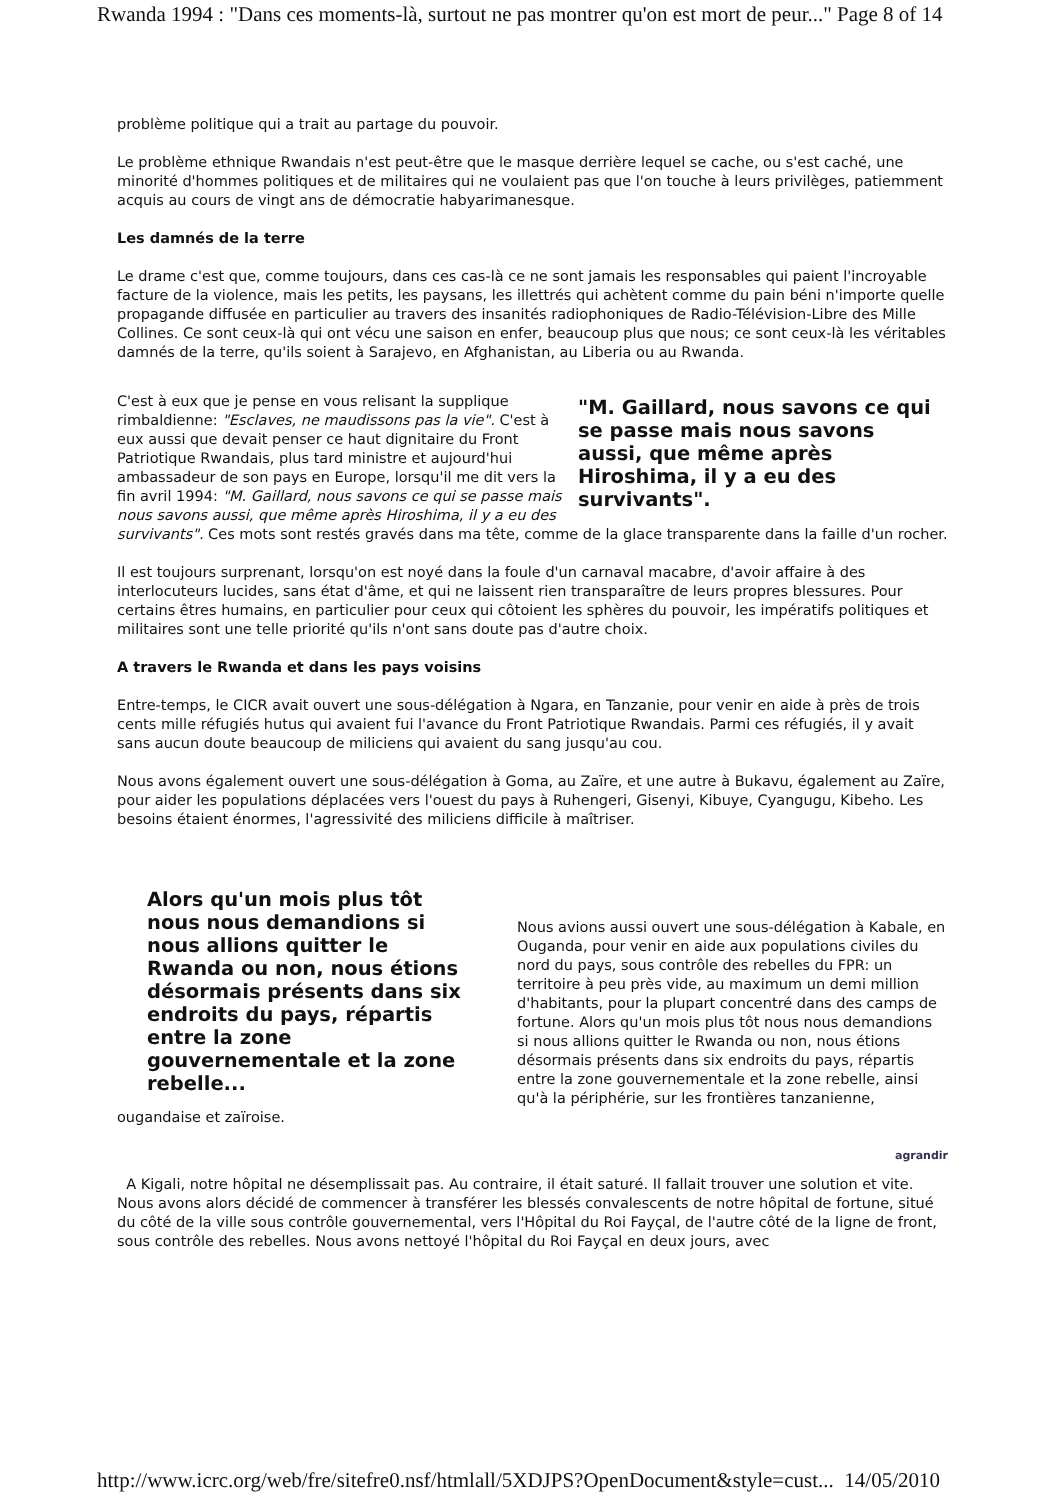Rwanda 1994 : "Dans ces moments-là, surtout ne pas montrer qu'on est mort de peur..." Page 8 of 14
problème politique qui a trait au partage du pouvoir.
Le problème ethnique Rwandais n'est peut-être que le masque derrière lequel se cache, ou s'est caché, une minorité d'hommes politiques et de militaires qui ne voulaient pas que l'on touche à leurs privilèges, patiemment acquis au cours de vingt ans de démocratie habyarimanesque.
Les damnés de la terre
Le drame c'est que, comme toujours, dans ces cas-là ce ne sont jamais les responsables qui paient l'incroyable facture de la violence, mais les petits, les paysans, les illettrés qui achètent comme du pain béni n'importe quelle propagande diffusée en particulier au travers des insanités radiophoniques de Radio-Télévision-Libre des Mille Collines. Ce sont ceux-là qui ont vécu une saison en enfer, beaucoup plus que nous; ce sont ceux-là les véritables damnés de la terre, qu'ils soient à Sarajevo, en Afghanistan, au Liberia ou au Rwanda.
"M. Gaillard, nous savons ce qui se passe mais nous savons aussi, que même après Hiroshima, il y a eu des survivants".
C'est à eux que je pense en vous relisant la supplique rimbaldienne: "Esclaves, ne maudissons pas la vie". C'est à eux aussi que devait penser ce haut dignitaire du Front Patriotique Rwandais, plus tard ministre et aujourd'hui ambassadeur de son pays en Europe, lorsqu'il me dit vers la fin avril 1994: "M. Gaillard, nous savons ce qui se passe mais nous savons aussi, que même après Hiroshima, il y a eu des survivants". Ces mots sont restés gravés dans ma tête, comme de la glace transparente dans la faille d'un rocher.
Il est toujours surprenant, lorsqu'on est noyé dans la foule d'un carnaval macabre, d'avoir affaire à des interlocuteurs lucides, sans état d'âme, et qui ne laissent rien transparaître de leurs propres blessures. Pour certains êtres humains, en particulier pour ceux qui côtoient les sphères du pouvoir, les impératifs politiques et militaires sont une telle priorité qu'ils n'ont sans doute pas d'autre choix.
A travers le Rwanda et dans les pays voisins
Entre-temps, le CICR avait ouvert une sous-délégation à Ngara, en Tanzanie, pour venir en aide à près de trois cents mille réfugiés hutus qui avaient fui l'avance du Front Patriotique Rwandais. Parmi ces réfugiés, il y avait sans aucun doute beaucoup de miliciens qui avaient du sang jusqu'au cou.
Nous avons également ouvert une sous-délégation à Goma, au Zaïre, et une autre à Bukavu, également au Zaïre, pour aider les populations déplacées vers l'ouest du pays à Ruhengeri, Gisenyi, Kibuye, Cyangugu, Kibeho. Les besoins étaient énormes, l'agressivité des miliciens difficile à maîtriser.
Alors qu'un mois plus tôt nous nous demandions si nous allions quitter le Rwanda ou non, nous étions désormais présents dans six endroits du pays, répartis entre la zone gouvernementale et la zone rebelle...
Nous avions aussi ouvert une sous-délégation à Kabale, en Ouganda, pour venir en aide aux populations civiles du nord du pays, sous contrôle des rebelles du FPR: un territoire à peu près vide, au maximum un demi million d'habitants, pour la plupart concentré dans des camps de fortune. Alors qu'un mois plus tôt nous nous demandions si nous allions quitter le Rwanda ou non, nous étions désormais présents dans six endroits du pays, répartis entre la zone gouvernementale et la zone rebelle, ainsi qu'à la périphérie, sur les frontières tanzanienne, ougandaise et zaïroise.
agrandir
A Kigali, notre hôpital ne désemplissait pas. Au contraire, il était saturé. Il fallait trouver une solution et vite. Nous avons alors décidé de commencer à transférer les blessés convalescents de notre hôpital de fortune, situé du côté de la ville sous contrôle gouvernemental, vers l'Hôpital du Roi Fayçal, de l'autre côté de la ligne de front, sous contrôle des rebelles. Nous avons nettoyé l'hôpital du Roi Fayçal en deux jours, avec
http://www.icrc.org/web/fre/sitefre0.nsf/htmlall/5XDJPS?OpenDocument&style=cust... 14/05/2010